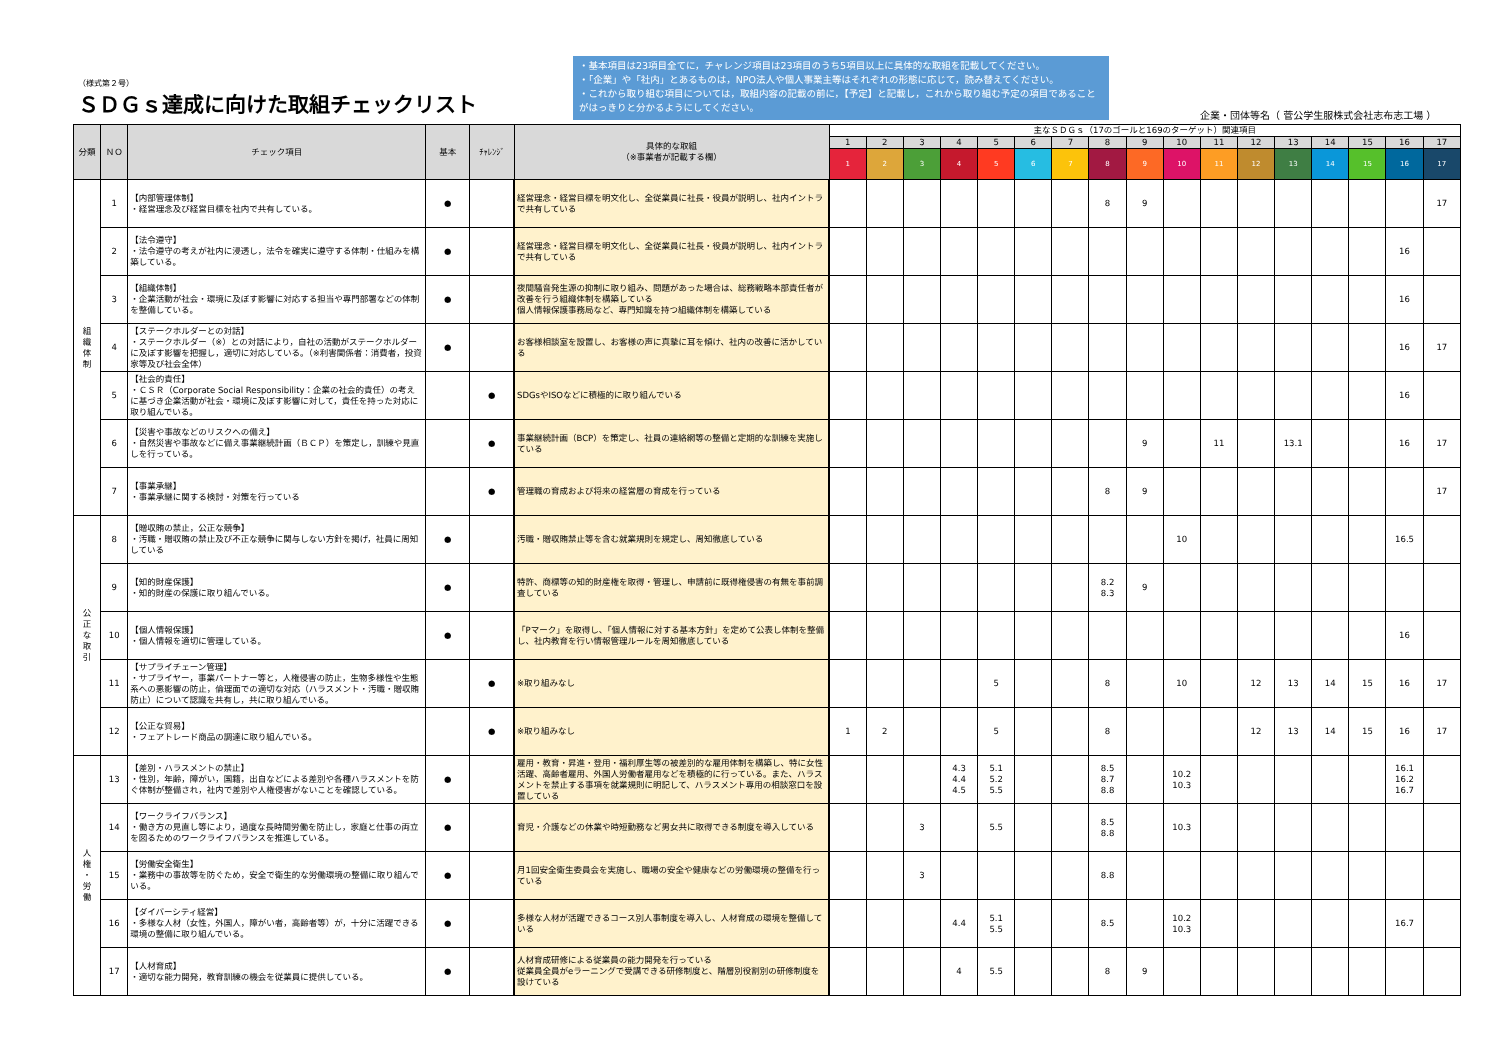（様式第２号）
ＳＤＧｓ達成に向けた取組チェックリスト
・基本項目は23項目全てに，チャレンジ項目は23項目のうち5項目以上に具体的な取組を記載してください。
・「企業」や「社内」とあるものは，NPO法人や個人事業主等はそれぞれの形態に応じて，読み替えてください。
・これから取り組む項目については，取組内容の記載の前に，【予定】と記載し，これから取り組む予定の項目であることがはっきりと分かるようにしてください。
企業・団体等名（ 菅公学生服株式会社志布志工場 ）
| 分類 | ＮＯ | チェック項目 | 基本 | ﾁｬﾚﾝｼﾞ | 具体的な取組 （※事業者が記載する欄） | 主なＳＤＧｓ（17のゴールと169のターゲット）関連項目 | | | | | | | | | | | | | | | | |
| --- | --- | --- | --- | --- | --- | --- | --- | --- | --- | --- | --- | --- | --- | --- | --- | --- | --- | --- | --- | --- | --- | --- |
| | | | | | | 1 | 2 | 3 | 4 | 5 | 6 | 7 | 8 | 9 | 10 | 11 | 12 | 13 | 14 | 15 | 16 | 17 |
| | | | | | | 1 | 2 | 3 | 4 | 5 | 6 | 7 | 8 | 9 | 10 | 11 | 12 | 13 | 14 | 15 | 16 | 17 |
| 組 織 体 制 | 1 | 【内部管理体制】 ・経営理念及び経営目標を社内で共有している。 | ● | | 経営理念・経営目標を明文化し、全従業員に社長・役員が説明し、社内イントラで共有している | | | | | | | | 8 | 9 | | | | | | | | 17 |
| | 2 | 【法令遵守】 ・法令遵守の考えが社内に浸透し，法令を確実に遵守する体制・仕組みを構築している。 | ● | | 経営理念・経営目標を明文化し、全従業員に社長・役員が説明し、社内イントラで共有している | | | | | | | | | | | | | | | | 16 | |
| | 3 | 【組織体制】 ・企業活動が社会・環境に及ぼす影響に対応する担当や専門部署などの体制を整備している。 | ● | | 夜間騒音発生源の抑制に取り組み、問題があった場合は、総務戦略本部責任者が改善を行う組織体制を構築している 個人情報保護事務局など、専門知識を持つ組織体制を構築している | | | | | | | | | | | | | | | | 16 | |
| | 4 | 【ステークホルダーとの対話】 ・ステークホルダー（※）との対話により，自社の活動がステークホルダーに及ぼす影響を把握し，適切に対応している。（※利害関係者：消費者，投資家等及び社会全体） | ● | | お客様相談室を設置し、お客様の声に真摯に耳を傾け、社内の改善に活かしている | | | | | | | | | | | | | | | | 16 | 17 |
| | 5 | 【社会的責任】 ・ＣＳＲ（Corporate Social Responsibility：企業の社会的責任）の考えに基づき企業活動が社会・環境に及ぼす影響に対して，責任を持った対応に取り組んでいる。 | | ● | SDGsやISOなどに積極的に取り組んでいる | | | | | | | | | | | | | | | | 16 | |
| | 6 | 【災害や事故などのリスクへの備え】 ・自然災害や事故などに備え事業継続計画（ＢＣＰ）を策定し，訓練や見直しを行っている。 | | ● | 事業継続計画（BCP）を策定し、社員の連絡網等の整備と定期的な訓練を実施している | | | | | | | | | 9 | | 11 | | 13.1 | | | 16 | 17 |
| | 7 | 【事業承継】 ・事業承継に関する検討・対策を行っている | | ● | 管理職の育成および将来の経営層の育成を行っている | | | | | | | | 8 | 9 | | | | | | | | 17 |
| 公 正 な 取 引 | 8 | 【贈収賄の禁止，公正な競争】 ・汚職・贈収賄の禁止及び不正な競争に関与しない方針を掲げ，社員に周知している | ● | | 汚職・贈収賄禁止等を含む就業規則を規定し、周知徹底している | | | | | | | | | | 10 | | | | | | 16.5 | |
| | 9 | 【知的財産保護】 ・知的財産の保護に取り組んでいる。 | ● | | 特許、商標等の知的財産権を取得・管理し、申請前に既得権侵害の有無を事前調査している | | | | | | | | 8.2 8.3 | 9 | | | | | | | | |
| | 10 | 【個人情報保護】 ・個人情報を適切に管理している。 | ● | | 「Pマーク」を取得し、「個人情報に対する基本方針」を定めて公表し体制を整備し、社内教育を行い情報管理ルールを周知徹底している | | | | | | | | | | | | | | | | 16 | |
| | 11 | 【サプライチェーン管理】 ・サプライヤー，事業パートナー等と，人権侵害の防止，生物多様性や生態系への悪影響の防止，倫理面での適切な対応（ハラスメント・汚職・贈収賄防止）について認識を共有し，共に取り組んでいる。 | | ● | ※取り組みなし | | | | | 5 | | | 8 | | 10 | | 12 | 13 | 14 | 15 | 16 | 17 |
| | 12 | 【公正な貿易】 ・フェアトレード商品の調達に取り組んでいる。 | | ● | ※取り組みなし | 1 | 2 | | | 5 | | | 8 | | | | 12 | 13 | 14 | 15 | 16 | 17 |
| 人 権 ・ 労 働 | 13 | 【差別・ハラスメントの禁止】 ・性別，年齢，障がい，国籍，出自などによる差別や各種ハラスメントを防ぐ体制が整備され，社内で差別や人権侵害がないことを確認している。 | ● | | 雇用・教育・昇進・登用・福利厚生等の被差別的な雇用体制を構築し、特に女性活躍、高齢者雇用、外国人労働者雇用などを積極的に行っている。また、ハラスメントを禁止する事項を就業規則に明記して、ハラスメント専用の相談窓口を設置している | | | | 4.3 4.4 4.5 | 5.1 5.2 5.5 | | | 8.5 8.7 8.8 | | 10.2 10.3 | | | | | | 16.1 16.2 16.7 | |
| | 14 | 【ワークライフバランス】 ・働き方の見直し等により，過度な長時間労働を防止し，家庭と仕事の両立を図るためのワークライフバランスを推進している。 | ● | | 育児・介護などの休業や時短勤務など男女共に取得できる制度を導入している | | | 3 | | 5.5 | | | 8.5 8.8 | | 10.3 | | | | | | | |
| | 15 | 【労働安全衛生】 ・業務中の事故等を防ぐため，安全で衛生的な労働環境の整備に取り組んでいる。 | ● | | 月1回安全衛生委員会を実施し、職場の安全や健康などの労働環境の整備を行っている | | | 3 | | | | | 8.8 | | | | | | | | | |
| | 16 | 【ダイバーシティ経営】 ・多様な人材（女性，外国人，障がい者，高齢者等）が，十分に活躍できる環境の整備に取り組んでいる。 | ● | | 多様な人材が活躍できるコース別人事制度を導入し、人材育成の環境を整備している | | | | 4.4 | 5.1 5.5 | | | 8.5 | | 10.2 10.3 | | | | | | 16.7 | |
| | 17 | 【人材育成】 ・適切な能力開発，教育訓練の機会を従業員に提供している。 | ● | | 人材育成研修による従業員の能力開発を行っている 従業員全員がeラーニングで受講できる研修制度と、階層別役割別の研修制度を設けている | | | | 4 | 5.5 | | | 8 | 9 | | | | | | | | |